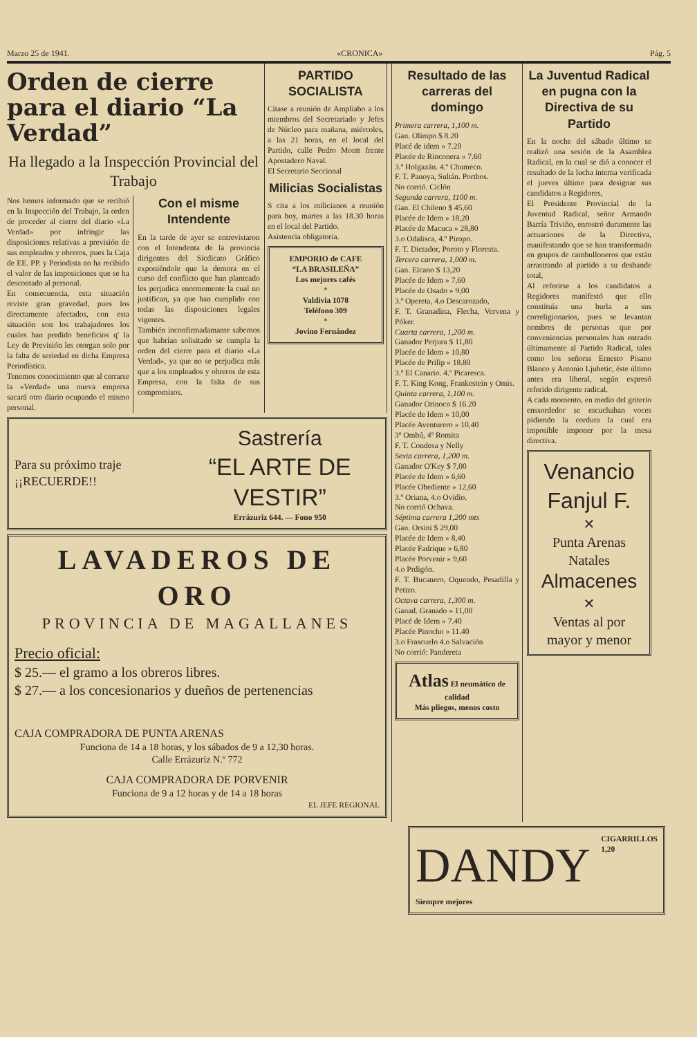Marzo 25 de 1941. «CRONICA» Pág. 5
Orden de cierre para el diario “La Verdad”
Ha llegado a la Inspección Provincial del Trabajo
Nos hemos informado que se recibió en la Inspección del Trabajo, la orden de proceder al cierre del diario «La Verdad» por infringir las disposiciones relativas a previsión de sus empleados y obreros, pues la Caja de EE. PP. y Periodista no ha recibido el valor de las imposiciones que se ha descontado al personal.
En consecuencia, esta situación reviste gran gravedad, pues los directamente afectados, con esta situación son los trabajadores los cuales han perdido beneficios q' la Ley de Previsión les otorgan solo por la falta de seriedad en dicha Empresa Periodística.
Tenemos conocimiento que al cerrarse la «Verdad» una nueva empresa sacará otro diario ocupando el mismo personal.
Con el misme Intendente
En la tarde de ayer se entrevistaron con el Intendenta de la provincia dirigentes del Sicdicato Gráfico exponiéndole que la demora en el curso del conflicto que han planteado les perjudica enormemente la cual no justifican, ya que han cumplido con todas las disposiciones legales vigentes.
También inconfirmadamante sabemos que habrían solisitado se cumpla la orden del cierre para el diario «La Verdad», ya que no se perjudica más que a los empleados y obreros de esta Empresa, con la falta de sus compromisos.
PARTIDO SOCIALISTA
Cítase a reunión de Ampliabo a los miembros del Secretariado y Jefes de Núcleo para mañana, miércoles, a las 21 horas, en el local del Partido, calle Pedro Montt frente Apostadero Naval.
El Secretario Seccional
Milicias Socialistas
S cita a los milicianos a reunión para hoy, martes a las 18.30 horas en el local del Partido.
Asistencia obligatoria.
EMPORIO de CAFE
“LA BRASILEÑA”
Los mejores cafés
*
Valdivia 1078
Teléfono 309
*
Jovino Fernández
Para su próximo traje ¡¡RECUERDE!!
Sastrería
“EL ARTE DE VESTIR”
Errázuriz 644. — Fono 950
LAVADEROS DE ORO
PROVINCIA DE MAGALLANES
Precio oficial:
$ 25.— el gramo a los obreros libres.
$ 27.— a los concesionarios y dueños de pertenencias
CAJA COMPRADORA DE PUNTA ARENAS
Funciona de 14 a 18 horas, y los sábados de 9 a 12,30 horas.
Calle Errázuriz N.º 772
CAJA COMPRADORA DE PORVENIR
Funciona de 9 a 12 horas y de 14 a 18 horas
EL JEFE REGIONAL
Resultado de las carreras del domingo
Primera carrera, 1,100 m.
Gan. Olimpo $ 8.20
Placé de idem » 7.20
Placée de Rinconera » 7.60
3.º Holgazán. 4.º Chumeco.
F. T. Panoya, Sultán. Porthos.
No corrió. Ciclón
Segunda carrera, 1100 m.
Gan. El Chileno $ 45,60
Placée de Idem » 18,20
Placée de Macuca » 28,80
3.o Odalisca, 4.º Piropo.
F. T. Dictador, Poroto y Floresta.
Tercera carrera, 1,000 m.
Gan. Elcano $ 13,20
Placée de Idem » 7,60
Placée de Osado » 9,00
3.º Opereta, 4.o Descarozado,
F. T. Granadina, Flecha, Vervena y Póker.
Cuarta carrera, 1,200 m.
Ganador Perjura $ 11,80
Placée de Idem » 10,80
Placée de Prilip » 18.80
3.º El Canario. 4.º Picaresca.
F. T. King Kong, Frankestein y Omis.
Quinta carrera, 1,100 m.
Ganador Orinoco $ 16.20
Placée de Idem » 10,00
Placée Aventurero » 10,40
3º Ombú, 4º Romita
F. T. Condesa y Nelly
Sexta carrera, 1,200 m.
Ganador O'Key $ 7,00
Placée de Idem » 6,60
Placée Obediente » 12,60
3.º Oriana, 4.o Ovidio.
No corrió Ochava.
Séptima carrera 1,200 mts
Gan. Orsini $ 29,00
Placée de Idem » 8,40
Placée Fadrique » 6,80
Placée Porvenir » 9,60
4.o Prdigón.
F. T. Bucanero, Oquendo, Pesadilla y Petizo.
Octava carrera, 1,300 m.
Ganad. Granado » 11,00
Placé de Idem » 7.40
Placée Pinocho » 11.40
3.o Frascuelo 4.o Salvación
No corrió: Pandereta
Atlas El neumático de calidad
Más pliegos, menos costo
La Juventud Radical en pugna con la Directiva de su Partido
En la noche del sábado último se realizó una sesión de la Asamblea Radical, en la cual se dió a conocer el resultado de la lucha interna verificada el jueves últime para designar sus candidatos a Regidores,
El Presidente Provincial de la Juventud Radical, señor Armando Barría Triviño, enrostró duramente las actuaciones de la Directiva, manifestando que se han transformado en grupos de cambulloneros que están arrastrando al partido a su desbande total,
Al referirse a los candidatos a Regidores manifestó que ello constituía una burla a sus correligionarios, pues se levantan nombres de personas que por conveniencias personales han entrado últimamente al Partido Radical, tales como los señorss Ernesto Pisano Blanco y Antonio Ljubetic, éste último antes era liberal, según expresó referido dirigente radical.
A cada momento, en medio del griterío enssordedor se escuchaban voces pidiendo la cordura la cual era imposible imponer por la mesa directiva.
Venancio Fanjul F.
✕
Punta Arenas
Natales
Almacenes
✕
Ventas al por mayor y menor
CIGARRILLOS
1,20
DANDY
Siempre mejores